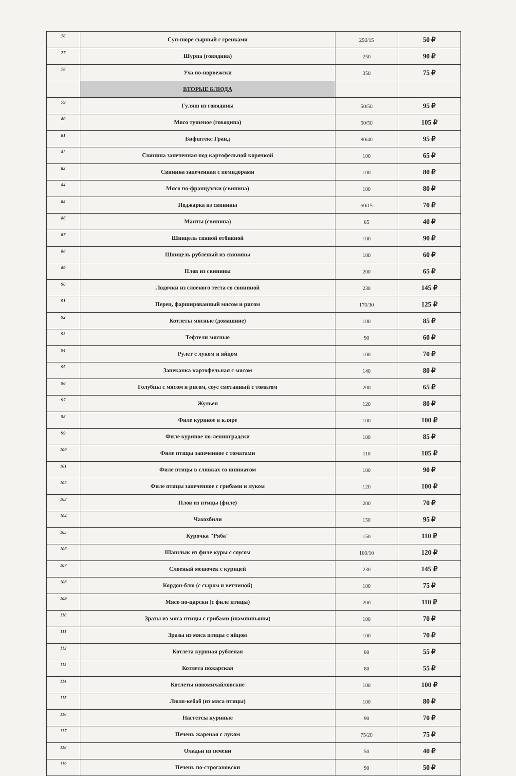| 76 | Суп-пюре сырный с гренками | 250/15 | 50 ₽ |
| 77 | Шурпа (говядина) | 250 | 90 ₽ |
| 78 | Уха по-норвежски | 350 | 75 ₽ |
| | ВТОРЫЕ БЛЮДА | | |
| 79 | Гуляш из говядины | 50/50 | 95 ₽ |
| 80 | Мясо тушеное (говядина) | 50/50 | 105 ₽ |
| 81 | Бифштекс Гранд | 80/40 | 95 ₽ |
| 82 | Свинина запеченная под картофельной корочкой | 100 | 65 ₽ |
| 83 | Свинина запеченная с помидорами | 100 | 80 ₽ |
| 84 | Мясо по-французски (свинина) | 100 | 80 ₽ |
| 85 | Поджарка из свинины | 60/15 | 70 ₽ |
| 86 | Манты (свинина) | 85 | 40 ₽ |
| 87 | Шницель свиной отбивной | 100 | 90 ₽ |
| 88 | Шницель рубленый из свинины | 100 | 60 ₽ |
| 89 | Плов из свинины | 200 | 65 ₽ |
| 90 | Лодочки из слоеного теста со свининой | 230 | 145 ₽ |
| 91 | Перец, фаршированный мясом и рисом | 170/30 | 125 ₽ |
| 92 | Котлеты мясные (домашние) | 100 | 85 ₽ |
| 93 | Тефтели мясные | 90 | 60 ₽ |
| 94 | Рулет с луком и яйцом | 100 | 70 ₽ |
| 95 | Запеканка картофельная с мясом | 140 | 80 ₽ |
| 96 | Голубцы с мясом и рисом, соус сметанный с томатом | 200 | 65 ₽ |
| 97 | Жульен | 120 | 80 ₽ |
| 98 | Филе куриное в кляре | 100 | 100 ₽ |
| 99 | Филе куриное по-ленинградски | 100 | 85 ₽ |
| 100 | Филе птицы запеченное с томатами | 110 | 105 ₽ |
| 101 | Филе птицы в сливках со шпинатом | 100 | 90 ₽ |
| 102 | Филе птицы запеченное с грибами и луком | 120 | 100 ₽ |
| 103 | Плов из птицы (филе) | 200 | 70 ₽ |
| 104 | Чахохбили | 150 | 95 ₽ |
| 105 | Курочка "Ряба" | 150 | 110 ₽ |
| 106 | Шашлык из филе куры с соусом | 100/10 | 120 ₽ |
| 107 | Слоеный мешочек с курицей | 230 | 145 ₽ |
| 108 | Кордон-блю (с сыром и ветчиной) | 100 | 75 ₽ |
| 109 | Мясо по-царски (с филе птицы) | 200 | 110 ₽ |
| 110 | Зразы из мяса птицы с грибами (шампиньоны) | 100 | 70 ₽ |
| 111 | Зразы из мяса птицы с яйцом | 100 | 70 ₽ |
| 112 | Котлета куриная рубленая | 80 | 55 ₽ |
| 113 | Котлета пожарская | 80 | 55 ₽ |
| 114 | Котлеты новомихайловские | 100 | 100 ₽ |
| 115 | Люля-кебаб (из мяса птицы) | 100 | 80 ₽ |
| 116 | Наггетсы куриные | 90 | 70 ₽ |
| 117 | Печень жареная с луком | 75/20 | 75 ₽ |
| 118 | Оладьи из печени | 50 | 40 ₽ |
| 119 | Печень по-строгановски | 90 | 50 ₽ |